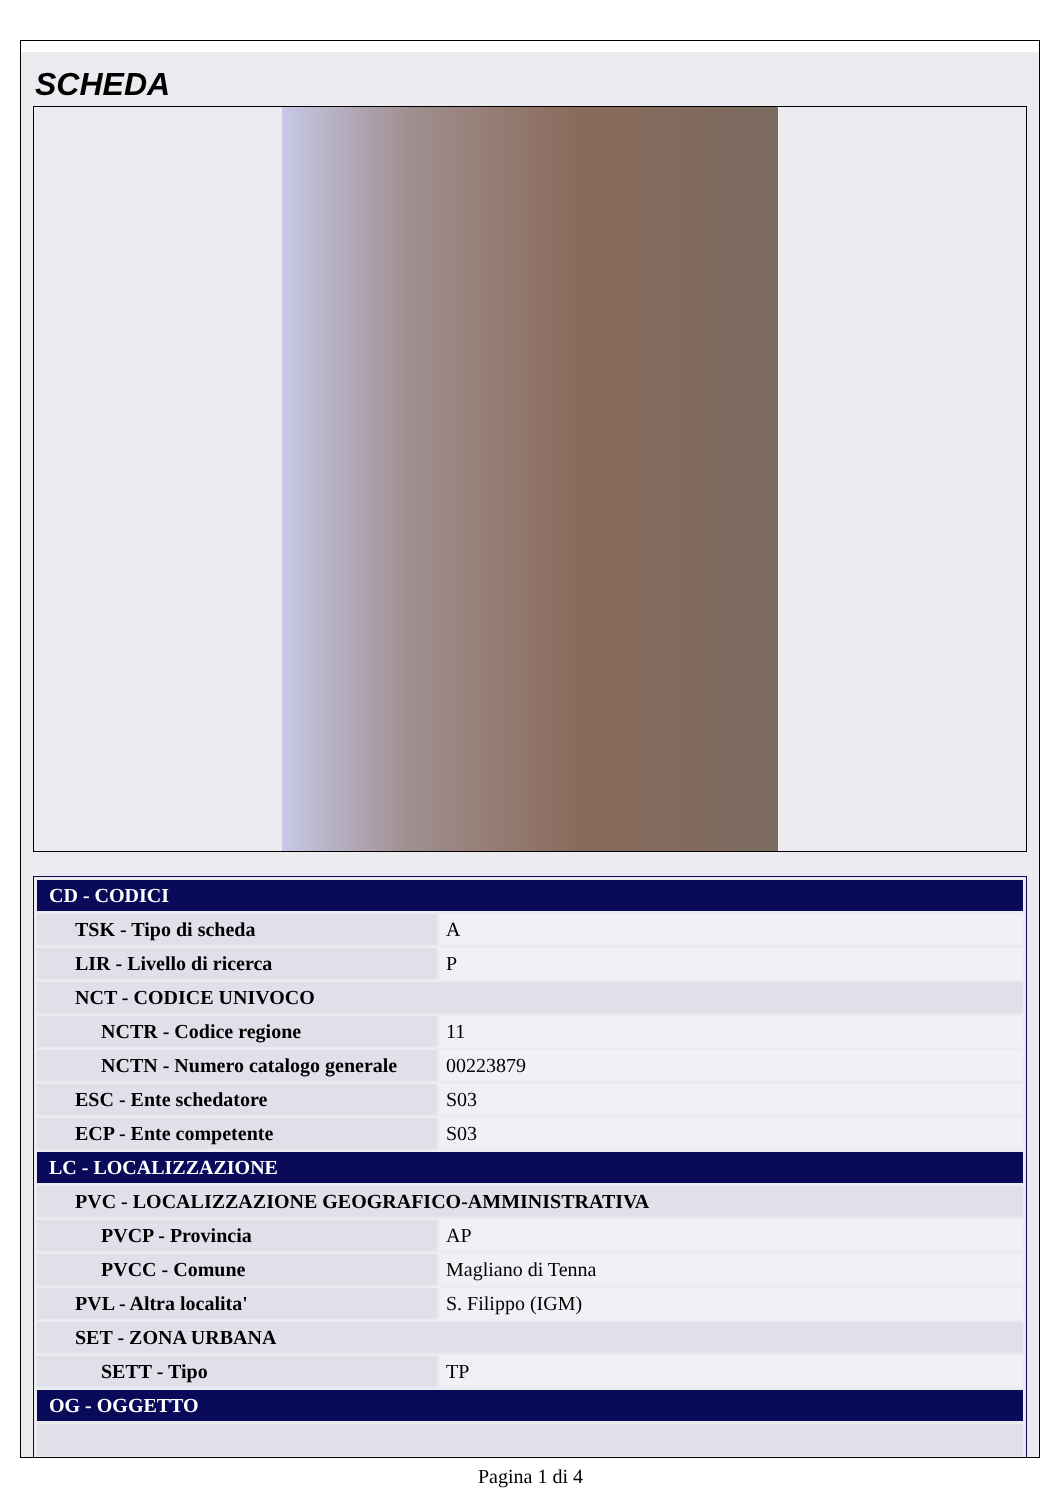SCHEDA
| CD - CODICI | |
| TSK - Tipo di scheda | A |
| LIR - Livello di ricerca | P |
| NCT - CODICE UNIVOCO | |
| NCTR - Codice regione | 11 |
| NCTN - Numero catalogo generale | 00223879 |
| ESC - Ente schedatore | S03 |
| ECP - Ente competente | S03 |
| LC - LOCALIZZAZIONE | |
| PVC - LOCALIZZAZIONE GEOGRAFICO-AMMINISTRATIVA | |
| PVCP - Provincia | AP |
| PVCC - Comune | Magliano di Tenna |
| PVL - Altra localita' | S. Filippo (IGM) |
| SET - ZONA URBANA | |
| SETT - Tipo | TP |
| OG - OGGETTO | |
Pagina 1 di 4